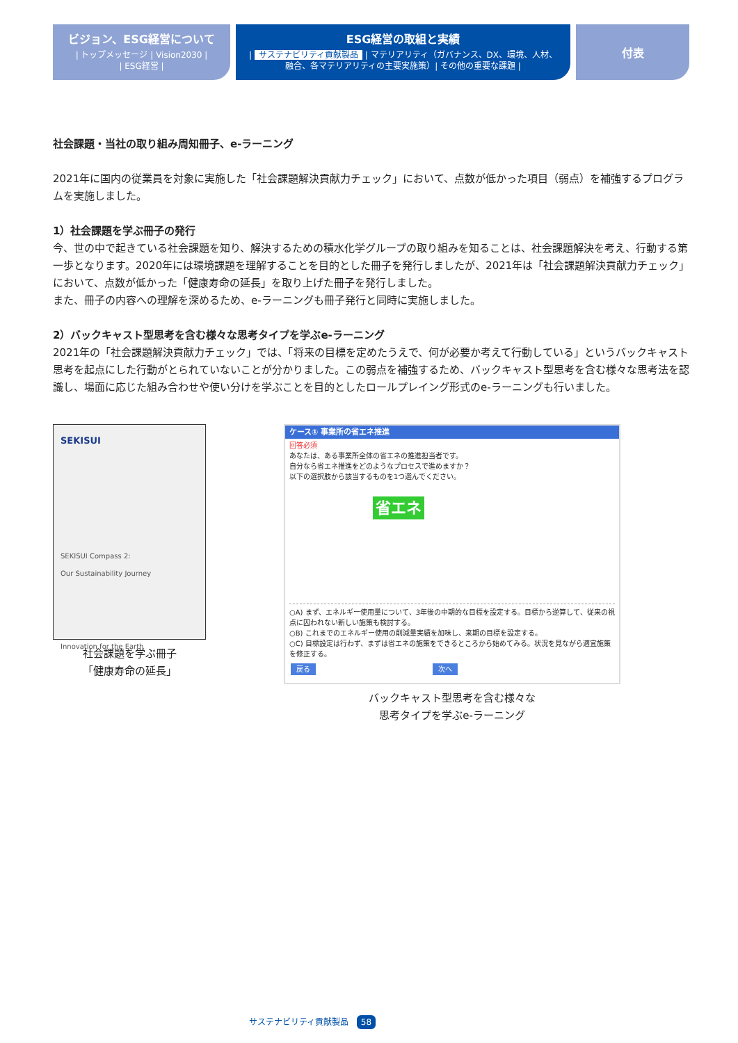ビジョン、ESG経営について
| トップメッセージ | Vision2030 |
| ESG経営 |
ESG経営の取組と実績
| サステナビリティ貢献製品 | マテリアリティ（ガバナンス、DX、環境、人材、
融合、各マテリアリティの主要実施策）| その他の重要な課題 |
付表
社会課題・当社の取り組み周知冊子、e-ラーニング
2021年に国内の従業員を対象に実施した「社会課題解決貢献力チェック」において、点数が低かった項目（弱点）を補強するプログラムを実施しました。
1）社会課題を学ぶ冊子の発行
今、世の中で起きている社会課題を知り、解決するための積水化学グループの取り組みを知ることは、社会課題解決を考え、行動する第一歩となります。2020年には環境課題を理解することを目的とした冊子を発行しましたが、2021年は「社会課題解決貢献力チェック」において、点数が低かった「健康寿命の延長」を取り上げた冊子を発行しました。
また、冊子の内容への理解を深めるため、e-ラーニングも冊子発行と同時に実施しました。
2）バックキャスト型思考を含む様々な思考タイプを学ぶe-ラーニング
2021年の「社会課題解決貢献力チェック」では、「将来の目標を定めたうえで、何が必要か考えて行動している」というバックキャスト思考を起点にした行動がとられていないことが分かりました。この弱点を補強するため、バックキャスト型思考を含む様々な思考法を認識し、場面に応じた組み合わせや使い分けを学ぶことを目的としたロールプレイング形式のe-ラーニングも行いました。
SEKISUI
SEKISUI Compass 2:
Our Sustainability Journey
Innovation for the Earth
社会課題を学ぶ冊子
「健康寿命の延長」
ケース① 事業所の省エネ推進
回答必須
あなたは、ある事業所全体の省エネの推進担当者です。
自分なら省エネ推進をどのようなプロセスで進めますか？
以下の選択肢から該当するものを1つ選んでください。
省エネ
○A) まず、エネルギー使用量について、3年後の中期的な目標を設定する。目標から逆算して、従来の視点に囚われない新しい施策も検討する。
○B) これまでのエネルギー使用の削減量実績を加味し、来期の目標を設定する。
○C) 目標設定は行わず、まずは省エネの施策をできるところから始めてみる。状況を見ながら適宜施策を修正する。
戻る 次へ
バックキャスト型思考を含む様々な
思考タイプを学ぶe-ラーニング
サステナビリティ貢献製品 58